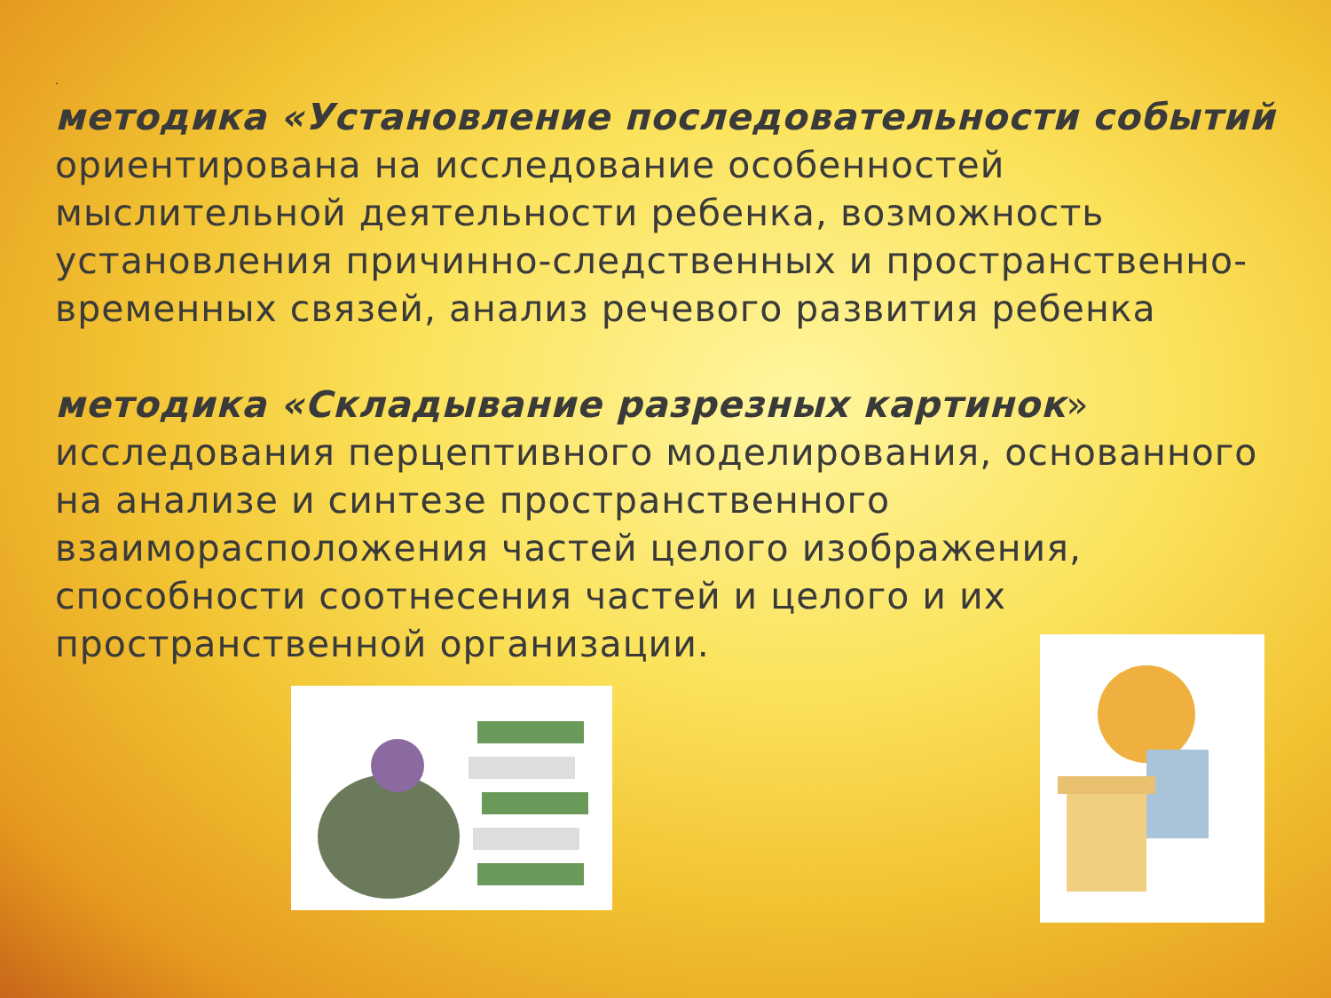.
методика «Установление последовательности событий
ориентирована на исследование особенностей мыслительной деятельности ребенка, возможность установления причинно-следственных и пространственно-временных связей, анализ речевого развития ребенка
методика «Складывание разрезных картинок»
исследования перцептивного моделирования, основанного на анализе и синтезе пространственного взаиморасположения частей целого изображения, способности соотнесения частей и целого и их пространственной организации.